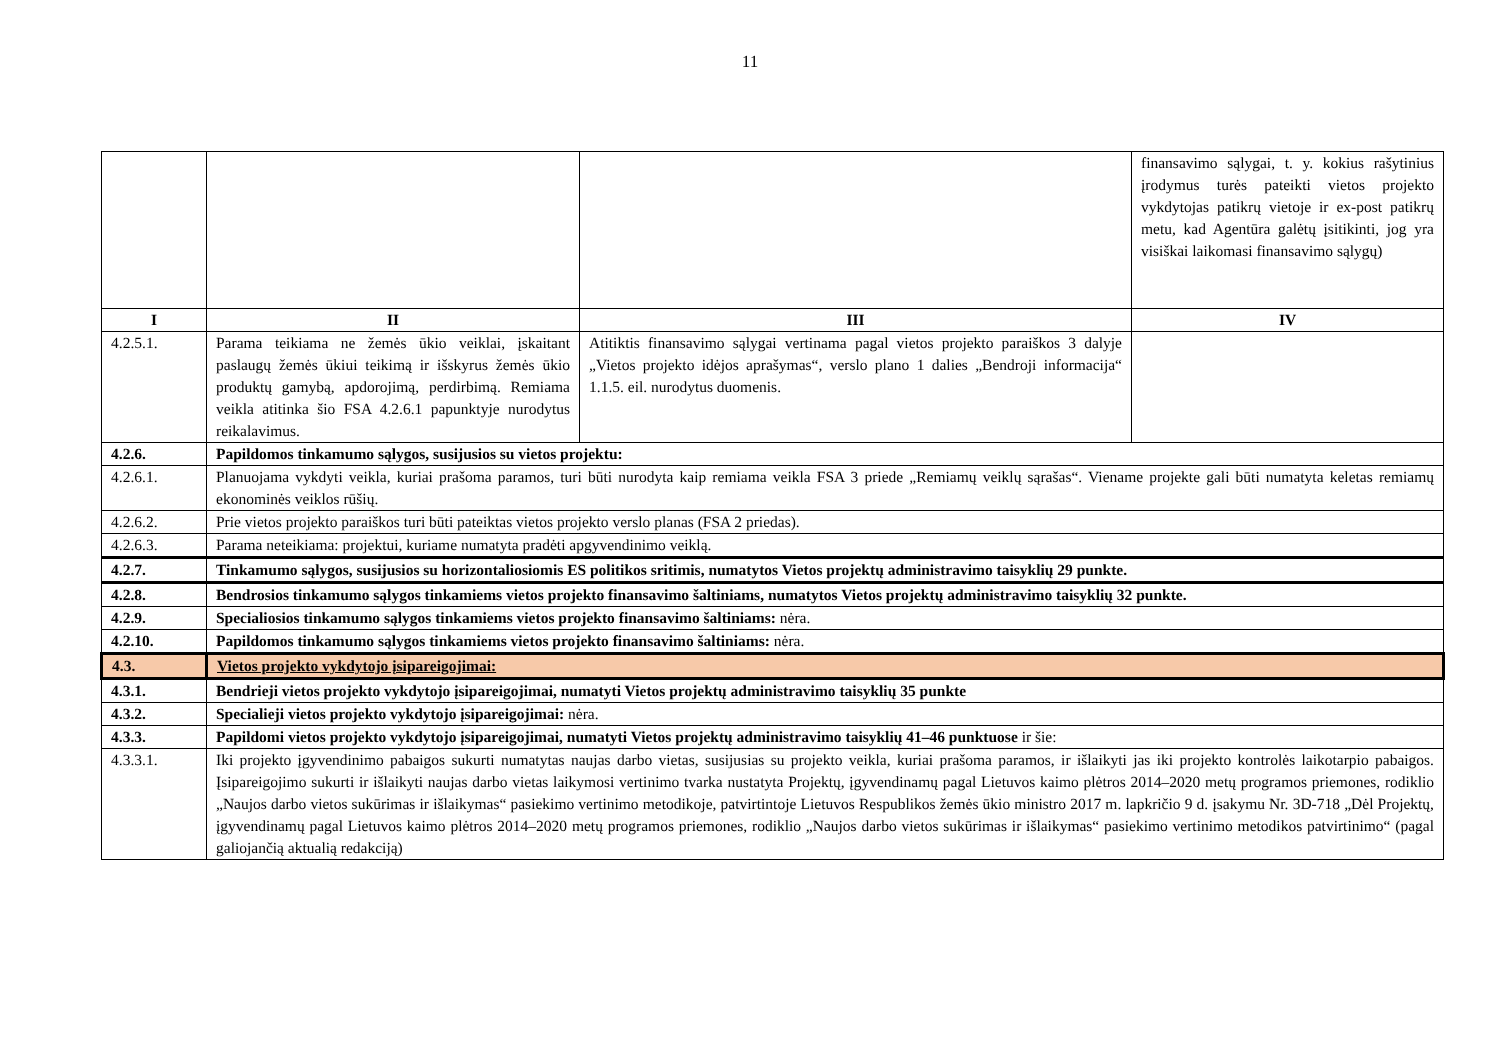11
| | | | finansavimo sąlygai, t. y. kokius rašytinius įrodymus turės pateikti vietos projekto vykdytojas patikrų vietoje ir ex-post patikrų metu, kad Agentūra galėtų įsitikinti, jog yra visiškai laikomasi finansavimo sąlygų) |
| I | II | III | IV |
| 4.2.5.1. | Parama teikiama ne žemės ūkio veiklai, įskaitant paslaugų žemės ūkiui teikimą ir išskyrus žemės ūkio produktų gamybą, apdorojimą, perdirbimą. Remiama veikla atitinka šio FSA 4.2.6.1 papunktyje nurodytus reikalavimus. | Atitiktis finansavimo sąlygai vertinama pagal vietos projekto paraiškos 3 dalyje „Vietos projekto idėjos aprašymas“, verslo plano 1 dalies „Bendroji informacija“ 1.1.5. eil. nurodytus duomenis. | |
| 4.2.6. | Papildomos tinkamumo sąlygos, susijusios su vietos projektu: | | |
| 4.2.6.1. | Planuojama vykdyti veikla, kuriai prašoma paramos, turi būti nurodyta kaip remiama veikla FSA 3 priede „Remiamų veiklų sąrašas“. Viename projekte gali būti numatyta keletas remiamų ekonominės veiklos rūšių. | | |
| 4.2.6.2. | Prie vietos projekto paraiškos turi būti pateiktas vietos projekto verslo planas (FSA 2 priedas). | | |
| 4.2.6.3. | Parama neteikiama: projektui, kuriame numatyta pradėti apgyvendinimo veiklą. | | |
| 4.2.7. | Tinkamumo sąlygos, susijusios su horizontaliosiomis ES politikos sritimis, numatytos Vietos projektų administravimo taisyklių 29 punkte. | | |
| 4.2.8. | Bendrosios tinkamumo sąlygos tinkamiems vietos projekto finansavimo šaltiniams, numatytos Vietos projektų administravimo taisyklių 32 punkte. | | |
| 4.2.9. | Specialiosios tinkamumo sąlygos tinkamiems vietos projekto finansavimo šaltiniams: nėra. | | |
| 4.2.10. | Papildomos tinkamumo sąlygos tinkamiems vietos projekto finansavimo šaltiniams: nėra. | | |
| 4.3. | Vietos projekto vykdytojo įsipareigojimai: | | |
| 4.3.1. | Bendrieji vietos projekto vykdytojo įsipareigojimai, numatyti Vietos projektų administravimo taisyklių 35 punkte | | |
| 4.3.2. | Specialieji vietos projekto vykdytojo įsipareigojimai: nėra. | | |
| 4.3.3. | Papildomi vietos projekto vykdytojo įsipareigojimai, numatyti Vietos projektų administravimo taisyklių 41–46 punktuose ir šie: | | |
| 4.3.3.1. | Iki projekto įgyvendinimo pabaigos sukurti numatytas naujas darbo vietas, susijusias su projekto veikla, kuriai prašoma paramos, ir išlaikyti jas iki projekto kontrolės laikotarpio pabaigos. Įsipareigojimo sukurti ir išlaikyti naujas darbo vietas laikymosi vertinimo tvarka nustatyta Projektų, įgyvendinamų pagal Lietuvos kaimo plėtros 2014–2020 metų programos priemones, rodiklio „Naujos darbo vietos sukūrimas ir išlaikymas“ pasiekimo vertinimo metodikoje, patvirtintoje Lietuvos Respublikos žemės ūkio ministro 2017 m. lapkričio 9 d. įsakymu Nr. 3D-718 „Dėl Projektų, įgyvendinamų pagal Lietuvos kaimo plėtros 2014–2020 metų programos priemones, rodiklio „Naujos darbo vietos sukūrimas ir išlaikymas“ pasiekimo vertinimo metodikos patvirtinimo“ (pagal galiojančią aktualią redakciją) | | |